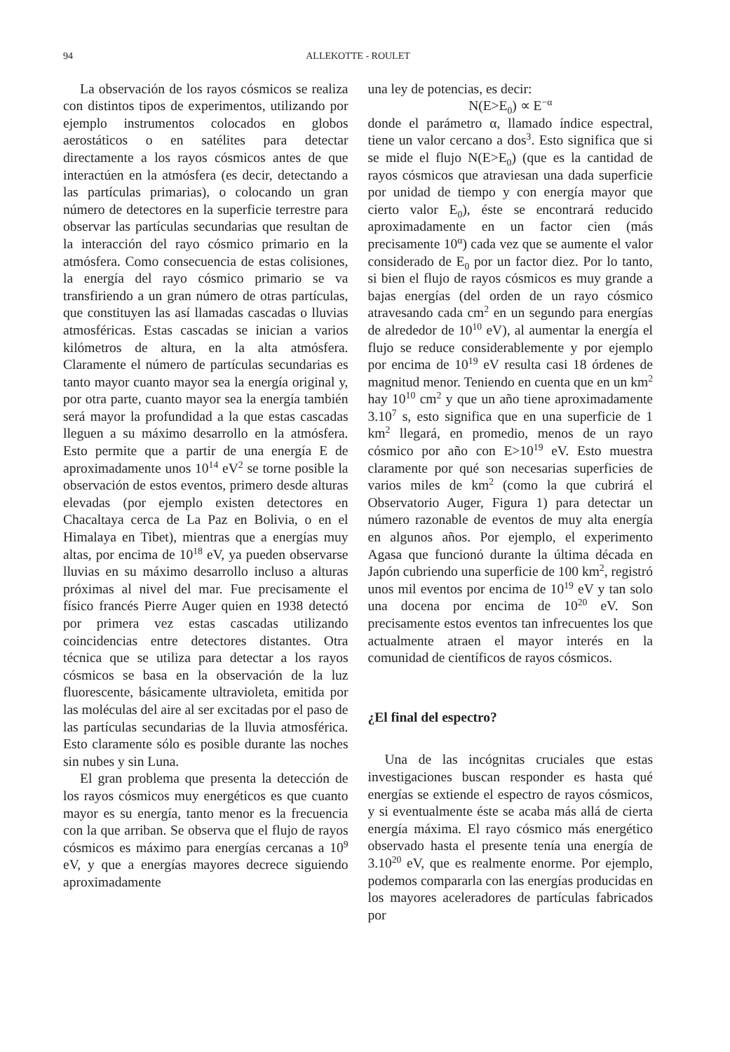94 ALLEKOTTE - ROULET
La observación de los rayos cósmicos se realiza con distintos tipos de experimentos, utilizando por ejemplo instrumentos colocados en globos aerostáticos o en satélites para detectar directamente a los rayos cósmicos antes de que interactúen en la atmósfera (es decir, detectando a las partículas primarias), o colocando un gran número de detectores en la superficie terrestre para observar las partículas secundarias que resultan de la interacción del rayo cósmico primario en la atmósfera. Como consecuencia de estas colisiones, la energía del rayo cósmico primario se va transfiriendo a un gran número de otras partículas, que constituyen las así llamadas cascadas o lluvias atmosféricas. Estas cascadas se inician a varios kilómetros de altura, en la alta atmósfera. Claramente el número de partículas secundarias es tanto mayor cuanto mayor sea la energía original y, por otra parte, cuanto mayor sea la energía también será mayor la profundidad a la que estas cascadas lleguen a su máximo desarrollo en la atmósfera. Esto permite que a partir de una energía E de aproximadamente unos 10<sup>14</sup> eV<sup>2</sup> se torne posible la observación de estos eventos, primero desde alturas elevadas (por ejemplo existen detectores en Chacaltaya cerca de La Paz en Bolivia, o en el Himalaya en Tibet), mientras que a energías muy altas, por encima de 10<sup>18</sup> eV, ya pueden observarse lluvias en su máximo desarrollo incluso a alturas próximas al nivel del mar. Fue precisamente el físico francés Pierre Auger quien en 1938 detectó por primera vez estas cascadas utilizando coincidencias entre detectores distantes. Otra técnica que se utiliza para detectar a los rayos cósmicos se basa en la observación de la luz fluorescente, básicamente ultravioleta, emitida por las moléculas del aire al ser excitadas por el paso de las partículas secundarias de la lluvia atmosférica. Esto claramente sólo es posible durante las noches sin nubes y sin Luna.
El gran problema que presenta la detección de los rayos cósmicos muy energéticos es que cuanto mayor es su energía, tanto menor es la frecuencia con la que arriban. Se observa que el flujo de rayos cósmicos es máximo para energías cercanas a 10<sup>9</sup> eV, y que a energías mayores decrece siguiendo aproximadamente
una ley de potencias, es decir:
N(E>E<sub>0</sub>) ∝ E<sup>−α</sup>
donde el parámetro α, llamado índice espectral, tiene un valor cercano a dos<sup>3</sup>. Esto significa que si se mide el flujo N(E>E<sub>0</sub>) (que es la cantidad de rayos cósmicos que atraviesan una dada superficie por unidad de tiempo y con energía mayor que cierto valor E<sub>0</sub>), éste se encontrará reducido aproximadamente en un factor cien (más precisamente 10<sup>α</sup>) cada vez que se aumente el valor considerado de E<sub>0</sub> por un factor diez. Por lo tanto, si bien el flujo de rayos cósmicos es muy grande a bajas energías (del orden de un rayo cósmico atravesando cada cm<sup>2</sup> en un segundo para energías de alrededor de 10<sup>10</sup> eV), al aumentar la energía el flujo se reduce considerablemente y por ejemplo por encima de 10<sup>19</sup> eV resulta casi 18 órdenes de magnitud menor. Teniendo en cuenta que en un km<sup>2</sup> hay 10<sup>10</sup> cm<sup>2</sup> y que un año tiene aproximadamente 3.10<sup>7</sup> s, esto significa que en una superficie de 1 km<sup>2</sup> llegará, en promedio, menos de un rayo cósmico por año con E>10<sup>19</sup> eV. Esto muestra claramente por qué son necesarias superficies de varios miles de km<sup>2</sup> (como la que cubrirá el Observatorio Auger, Figura 1) para detectar un número razonable de eventos de muy alta energía en algunos años. Por ejemplo, el experimento Agasa que funcionó durante la última década en Japón cubriendo una superficie de 100 km<sup>2</sup>, registró unos mil eventos por encima de 10<sup>19</sup> eV y tan solo una docena por encima de 10<sup>20</sup> eV. Son precisamente estos eventos tan infrecuentes los que actualmente atraen el mayor interés en la comunidad de científicos de rayos cósmicos.
¿El final del espectro?
Una de las incógnitas cruciales que estas investigaciones buscan responder es hasta qué energías se extiende el espectro de rayos cósmicos, y si eventualmente éste se acaba más allá de cierta energía máxima. El rayo cósmico más energético observado hasta el presente tenía una energía de 3.10<sup>20</sup> eV, que es realmente enorme. Por ejemplo, podemos compararla con las energías producidas en los mayores aceleradores de partículas fabricados por